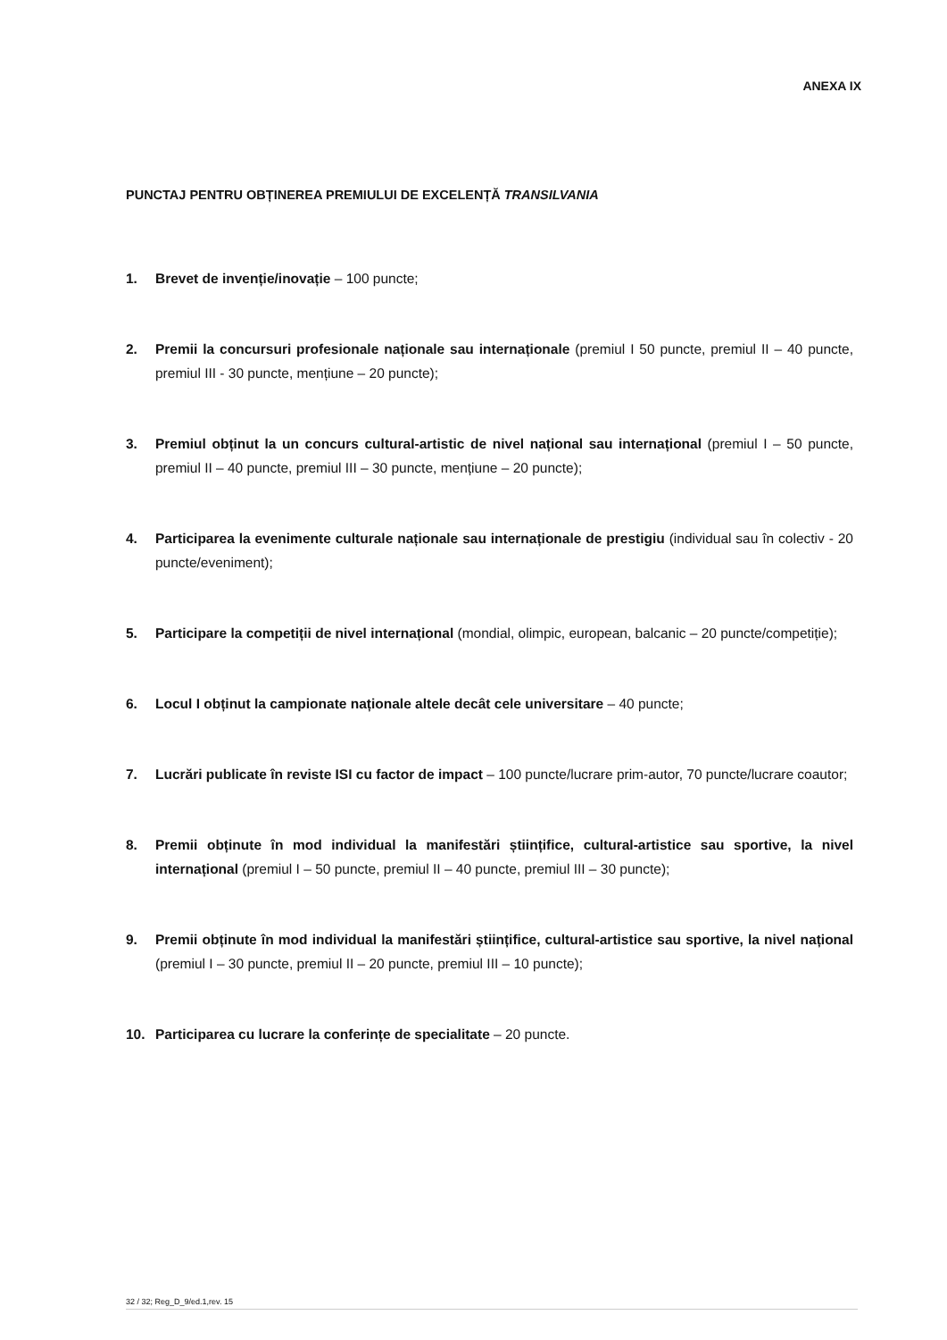ANEXA IX
PUNCTAJ PENTRU OBȚINEREA PREMIULUI DE EXCELENȚĂ TRANSILVANIA
1. Brevet de invenție/inovație – 100 puncte;
2. Premii la concursuri profesionale naționale sau internaționale (premiul I 50 puncte, premiul II – 40 puncte, premiul III - 30 puncte, mențiune – 20 puncte);
3. Premiul obținut la un concurs cultural-artistic de nivel național sau internațional (premiul I – 50 puncte, premiul II – 40 puncte, premiul III – 30 puncte, mențiune – 20 puncte);
4. Participarea la evenimente culturale naționale sau internaționale de prestigiu (individual sau în colectiv - 20 puncte/eveniment);
5. Participare la competiții de nivel internațional (mondial, olimpic, european, balcanic – 20 puncte/competiție);
6. Locul I obținut la campionate naționale altele decât cele universitare – 40 puncte;
7. Lucrări publicate în reviste ISI cu factor de impact – 100 puncte/lucrare prim-autor, 70 puncte/lucrare coautor;
8. Premii obținute în mod individual la manifestări științifice, cultural-artistice sau sportive, la nivel internațional (premiul I – 50 puncte, premiul II – 40 puncte, premiul III – 30 puncte);
9. Premii obținute în mod individual la manifestări științifice, cultural-artistice sau sportive, la nivel național (premiul I – 30 puncte, premiul II – 20 puncte, premiul III – 10 puncte);
10. Participarea cu lucrare la conferințe de specialitate – 20 puncte.
32 / 32; Reg_D_9/ed.1,rev. 15